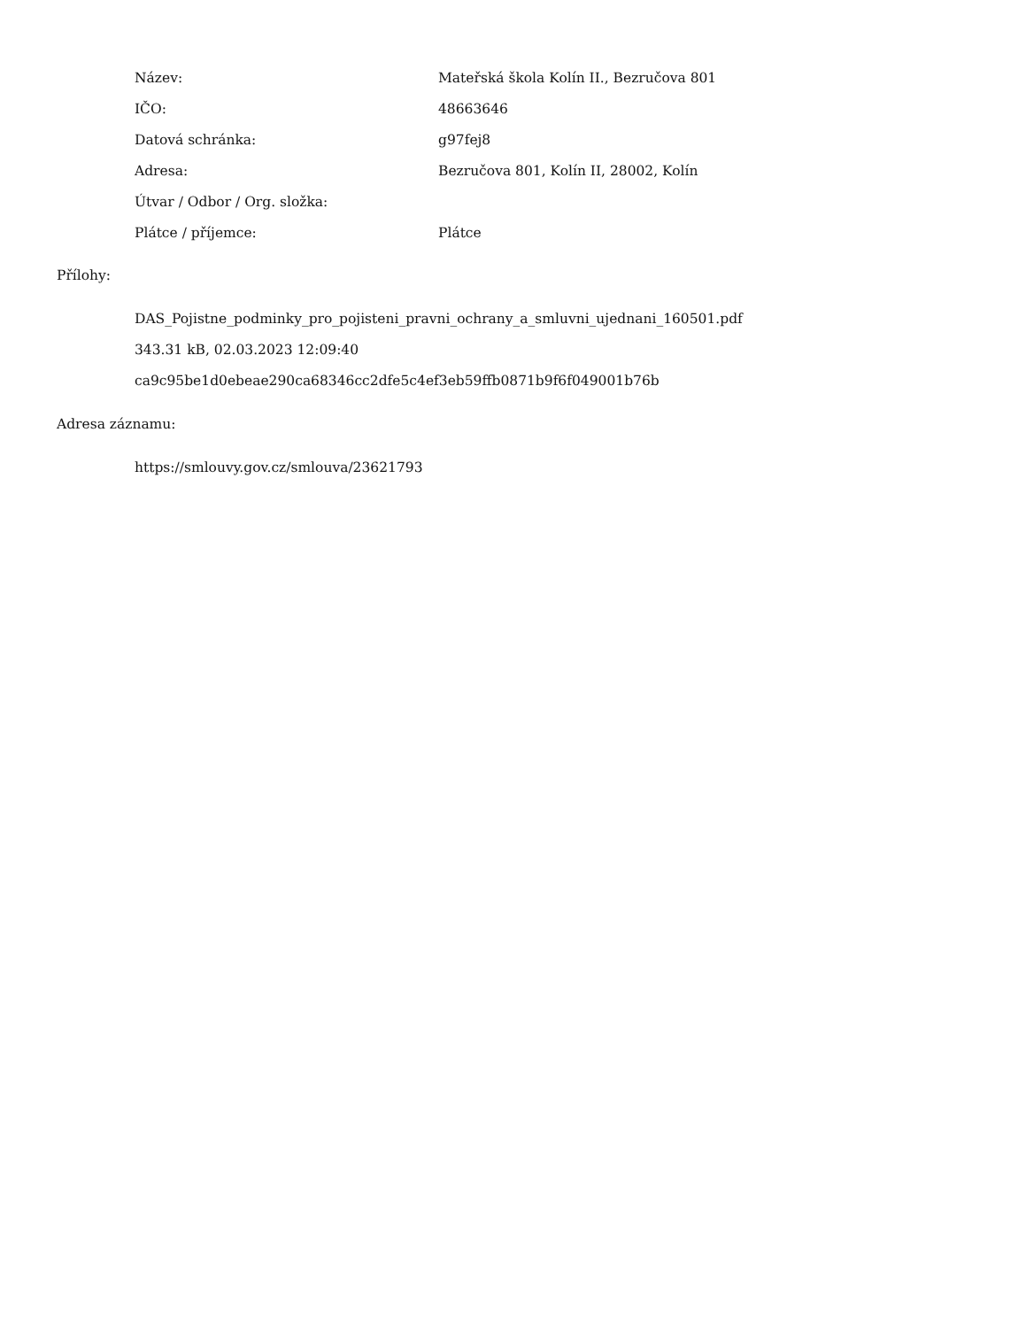| Název: | Mateřská škola Kolín II., Bezručova 801 |
| IČO: | 48663646 |
| Datová schránka: | g97fej8 |
| Adresa: | Bezručova 801, Kolín II, 28002, Kolín |
| Útvar / Odbor / Org. složka: | |
| Plátce / příjemce: | Plátce |
Přílohy:
DAS_Pojistne_podminky_pro_pojisteni_pravni_ochrany_a_smluvni_ujednani_160501.pdf
343.31 kB, 02.03.2023 12:09:40
ca9c95be1d0ebeae290ca68346cc2dfe5c4ef3eb59ffb0871b9f6f049001b76b
Adresa záznamu:
https://smlouvy.gov.cz/smlouva/23621793